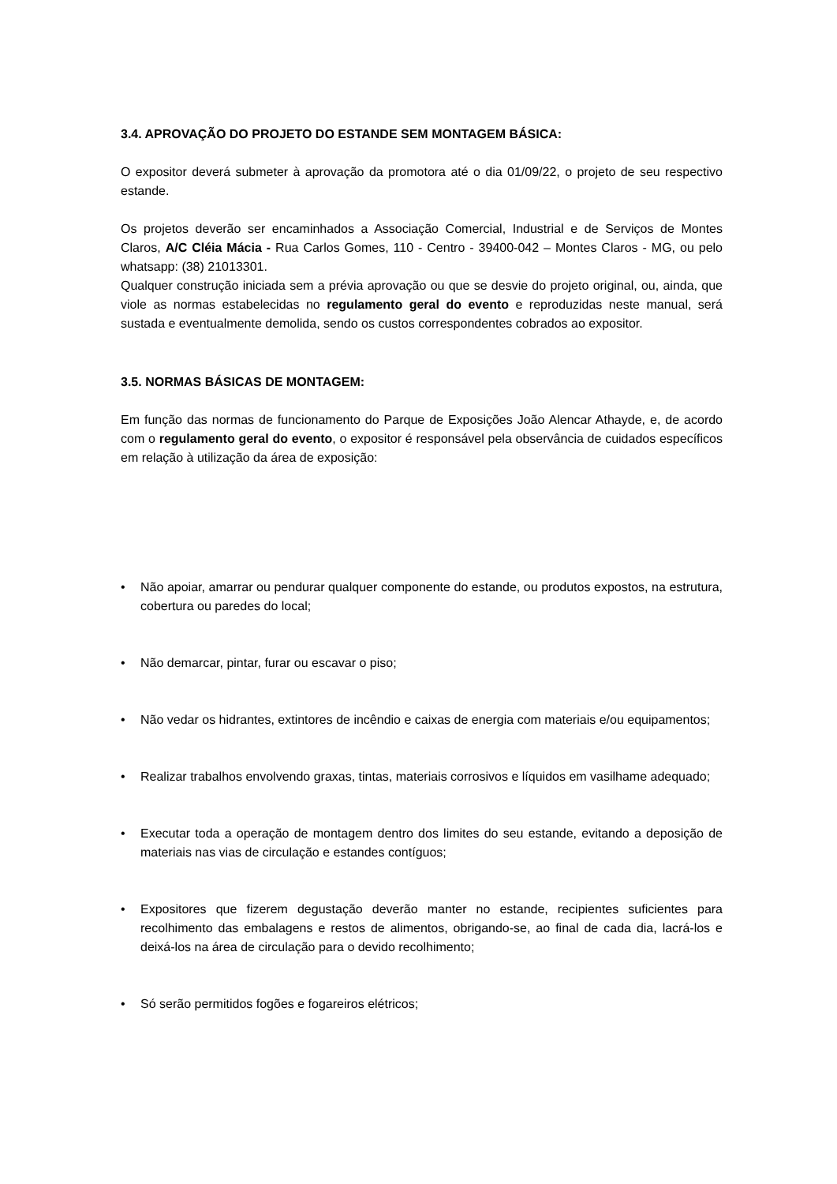3.4. APROVAÇÃO DO PROJETO DO ESTANDE SEM MONTAGEM BÁSICA:
O expositor deverá submeter à aprovação da promotora até o dia 01/09/22, o projeto de seu respectivo estande.
Os projetos deverão ser encaminhados a Associação Comercial, Industrial e de Serviços de Montes Claros, A/C Cléia Mácia - Rua Carlos Gomes, 110 - Centro - 39400-042 – Montes Claros - MG, ou pelo whatsapp: (38) 21013301.
Qualquer construção iniciada sem a prévia aprovação ou que se desvie do projeto original, ou, ainda, que viole as normas estabelecidas no regulamento geral do evento e reproduzidas neste manual, será sustada e eventualmente demolida, sendo os custos correspondentes cobrados ao expositor.
3.5. NORMAS BÁSICAS DE MONTAGEM:
Em função das normas de funcionamento do Parque de Exposições João Alencar Athayde, e, de acordo com o regulamento geral do evento, o expositor é responsável pela observância de cuidados específicos em relação à utilização da área de exposição:
• Não apoiar, amarrar ou pendurar qualquer componente do estande, ou produtos expostos, na estrutura, cobertura ou paredes do local;
• Não demarcar, pintar, furar ou escavar o piso;
• Não vedar os hidrantes, extintores de incêndio e caixas de energia com materiais e/ou equipamentos;
• Realizar trabalhos envolvendo graxas, tintas, materiais corrosivos e líquidos em vasilhame adequado;
• Executar toda a operação de montagem dentro dos limites do seu estande, evitando a deposição de materiais nas vias de circulação e estandes contíguos;
• Expositores que fizerem degustação deverão manter no estande, recipientes suficientes para recolhimento das embalagens e restos de alimentos, obrigando-se, ao final de cada dia, lacrá-los e deixá-los na área de circulação para o devido recolhimento;
• Só serão permitidos fogões e fogareiros elétricos;